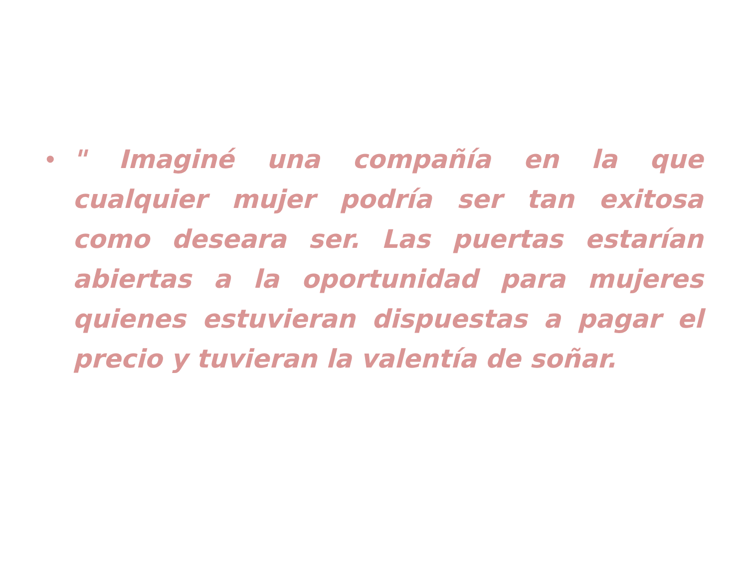•
" Imaginé una compañía en la que cualquier mujer podría ser tan exitosa como deseara ser. Las puertas estarían abiertas a la oportunidad para mujeres quienes estuvieran dispuestas a pagar el precio y tuvieran la valentía de soñar.